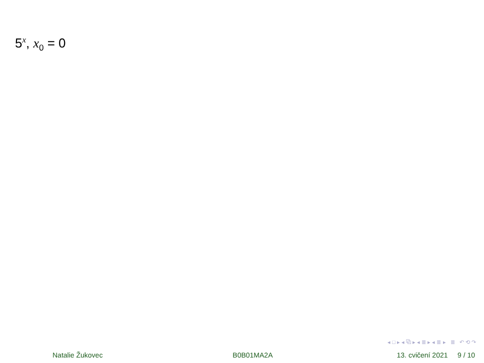5<sup>x</sup>, x<sub>0</sub> = 0
◂ □ ▸ ◂ ⧉ ▸ ◂ ≣ ▸ ◂ ≣ ▸ ≣ ↶ ⟲ ↷
Natalie Žukovec B0B01MA2A 13. cvičení 2021 9 / 10